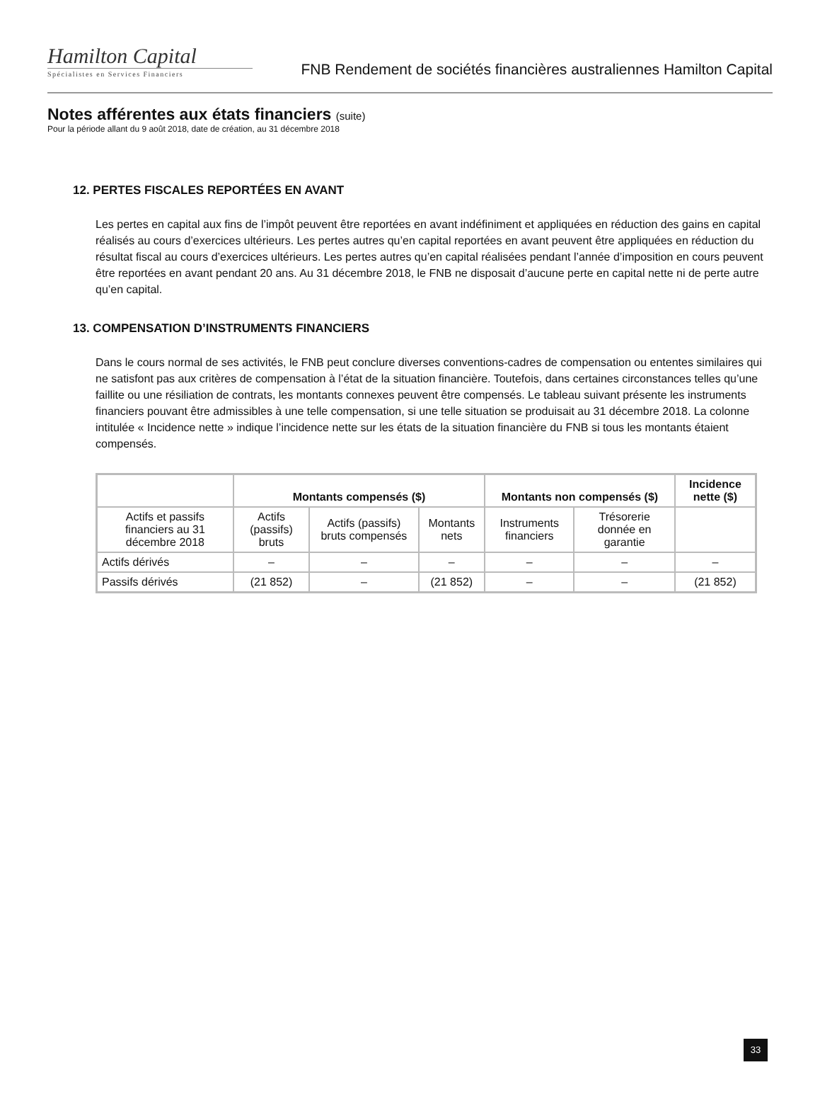Hamilton Capital
Spécialistes en Services Financiers
FNB Rendement de sociétés financières australiennes Hamilton Capital
Notes afférentes aux états financiers (suite)
Pour la période allant du 9 août 2018, date de création, au 31 décembre 2018
12. PERTES FISCALES REPORTÉES EN AVANT
Les pertes en capital aux fins de l’impôt peuvent être reportées en avant indéfiniment et appliquées en réduction des gains en capital réalisés au cours d’exercices ultérieurs. Les pertes autres qu’en capital reportées en avant peuvent être appliquées en réduction du résultat fiscal au cours d’exercices ultérieurs. Les pertes autres qu’en capital réalisées pendant l’année d’imposition en cours peuvent être reportées en avant pendant 20 ans. Au 31 décembre 2018, le FNB ne disposait d’aucune perte en capital nette ni de perte autre qu’en capital.
13. COMPENSATION D’INSTRUMENTS FINANCIERS
Dans le cours normal de ses activités, le FNB peut conclure diverses conventions-cadres de compensation ou ententes similaires qui ne satisfont pas aux critères de compensation à l’état de la situation financière. Toutefois, dans certaines circonstances telles qu’une faillite ou une résiliation de contrats, les montants connexes peuvent être compensés. Le tableau suivant présente les instruments financiers pouvant être admissibles à une telle compensation, si une telle situation se produisait au 31 décembre 2018. La colonne intitulée « Incidence nette » indique l’incidence nette sur les états de la situation financière du FNB si tous les montants étaient compensés.
| | Montants compensés ($) | | | Montants non compensés ($) | | Incidence nette ($) |
| --- | --- | --- | --- | --- | --- | --- |
| Actifs et passifs financiers au 31 décembre 2018 | Actifs (passifs) bruts | Actifs (passifs) bruts compensés | Montants nets | Instruments financiers | Trésorerie donnée en garantie | |
| Actifs dérivés | – | – | – | – | – | – |
| Passifs dérivés | (21 852) | – | (21 852) | – | – | (21 852) |
33